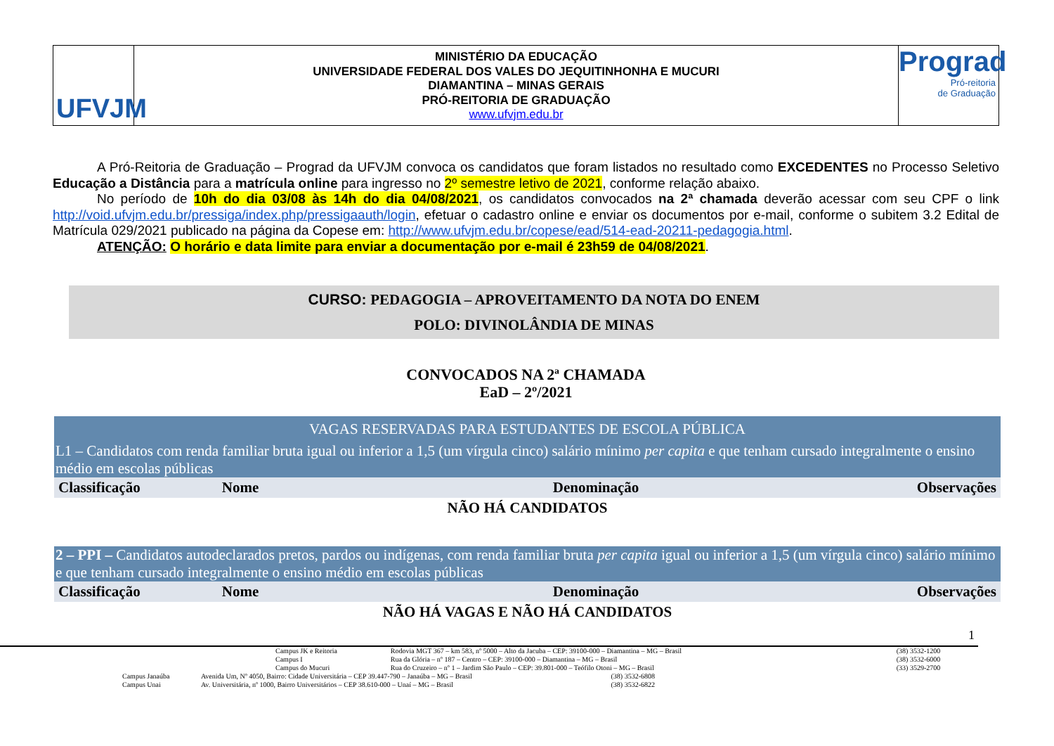UFVJM
MINISTÉRIO DA EDUCAÇÃO
UNIVERSIDADE FEDERAL DOS VALES DO JEQUITINHONHA E MUCURI
DIAMANTINA – MINAS GERAIS
PRÓ-REITORIA DE GRADUAÇÃO
www.ufvjm.edu.br
Prograd
Pró-reitoria
de Graduação
A Pró-Reitoria de Graduação – Prograd da UFVJM convoca os candidatos que foram listados no resultado como EXCEDENTES no Processo Seletivo Educação a Distância para a matrícula online para ingresso no 2º semestre letivo de 2021, conforme relação abaixo.
No período de 10h do dia 03/08 às 14h do dia 04/08/2021, os candidatos convocados na 2ª chamada deverão acessar com seu CPF o link http://void.ufvjm.edu.br/pressiga/index.php/pressigaauth/login, efetuar o cadastro online e enviar os documentos por e-mail, conforme o subitem 3.2 Edital de Matrícula 029/2021 publicado na página da Copese em: http://www.ufvjm.edu.br/copese/ead/514-ead-20211-pedagogia.html.
ATENÇÃO: O horário e data limite para enviar a documentação por e-mail é 23h59 de 04/08/2021.
CURSO: PEDAGOGIA – APROVEITAMENTO DA NOTA DO ENEM
POLO: DIVINOLÂNDIA DE MINAS
CONVOCADOS NA 2ª CHAMADA
EaD – 2º/2021
| VAGAS RESERVADAS PARA ESTUDANTES DE ESCOLA PÚBLICA | | | |
| L1 – Candidatos com renda familiar bruta igual ou inferior a 1,5 (um vírgula cinco) salário mínimo per capita e que tenham cursado integralmente o ensino médio em escolas públicas | | | |
| Classificação | Nome | Denominação | Observações |
| NÃO HÁ CANDIDATOS | | | |
| 2 – PPI – Candidatos autodeclarados pretos, pardos ou indígenas, com renda familiar bruta per capita igual ou inferior a 1,5 (um vírgula cinco) salário mínimo e que tenham cursado integralmente o ensino médio em escolas públicas | | | |
| Classificação | Nome | Denominação | Observações |
| NÃO HÁ VAGAS E NÃO HÁ CANDIDATOS | | | |
1
| | Campus JK e Reitoria | Rodovia MGT 367 – km 583, nº 5000 – Alto da Jacuba – CEP: 39100-000 – Diamantina – MG – Brasil | (38) 3532-1200 |
| | Campus I | Rua da Glória – nº 187 – Centro – CEP: 39100-000 – Diamantina – MG – Brasil | (38) 3532-6000 |
| | Campus do Mucuri | Rua do Cruzeiro – nº 1 – Jardim São Paulo – CEP: 39.801-000 – Teófilo Otoni – MG – Brasil | (33) 3529-2700 |
| Campus Janaúba | Avenida Um, Nº 4050, Bairro: Cidade Universitária – CEP 39.447-790 – Janaúba – MG – Brasil | (38) 3532-6808 |
| Campus Unai | Av. Universitária, nº 1000, Bairro Universitários – CEP 38.610-000 – Unaí – MG – Brasil | (38) 3532-6822 |